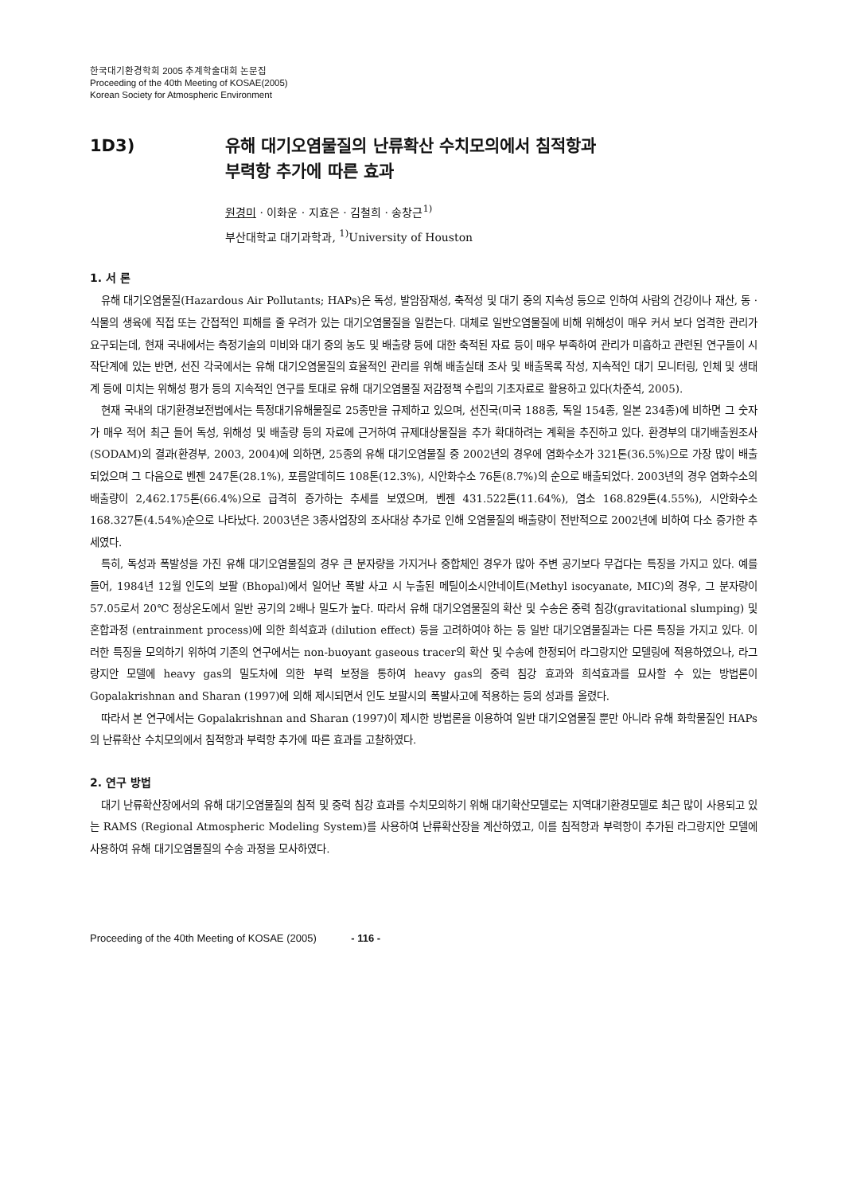한국대기환경학회 2005 추계학술대회 논문집
Proceeding of the 40th Meeting of KOSAE(2005)
Korean Society for Atmospheric Environment
1D3) 유해 대기오염물질의 난류확산 수치모의에서 침적항과
부력항 추가에 따른 효과
원경미 · 이화운 · 지효은 · 김철희 · 송창근<sup>1)</sup>
부산대학교 대기과학과, <sup>1)</sup>University of Houston
1. 서 론
유해 대기오염물질(Hazardous Air Pollutants; HAPs)은 독성, 발암잠재성, 축적성 및 대기 중의 지속성 등으로 인하여 사람의 건강이나 재산, 동 · 식물의 생육에 직접 또는 간접적인 피해를 줄 우려가 있는 대기오염물질을 일컫는다. 대체로 일반오염물질에 비해 위해성이 매우 커서 보다 엄격한 관리가 요구되는데, 현재 국내에서는 측정기술의 미비와 대기 중의 농도 및 배출량 등에 대한 축적된 자료 등이 매우 부족하여 관리가 미흡하고 관련된 연구들이 시작단계에 있는 반면, 선진 각국에서는 유해 대기오염물질의 효율적인 관리를 위해 배출실태 조사 및 배출목록 작성, 지속적인 대기 모니터링, 인체 및 생태계 등에 미치는 위해성 평가 등의 지속적인 연구를 토대로 유해 대기오염물질 저감정책 수립의 기초자료로 활용하고 있다(차준석, 2005).
현재 국내의 대기환경보전법에서는 특정대기유해물질로 25종만을 규제하고 있으며, 선진국(미국 188종, 독일 154종, 일본 234종)에 비하면 그 숫자가 매우 적어 최근 들어 독성, 위해성 및 배출량 등의 자료에 근거하여 규제대상물질을 추가 확대하려는 계획을 추진하고 있다. 환경부의 대기배출원조사(SODAM)의 결과(환경부, 2003, 2004)에 의하면, 25종의 유해 대기오염물질 중 2002년의 경우에 염화수소가 321톤(36.5%)으로 가장 많이 배출되었으며 그 다음으로 벤젠 247톤(28.1%), 포름알데히드 108톤(12.3%), 시안화수소 76톤(8.7%)의 순으로 배출되었다. 2003년의 경우 염화수소의 배출량이 2,462.175톤(66.4%)으로 급격히 증가하는 추세를 보였으며, 벤젠 431.522톤(11.64%), 염소 168.829톤(4.55%), 시안화수소 168.327톤(4.54%)순으로 나타났다. 2003년은 3종사업장의 조사대상 추가로 인해 오염물질의 배출량이 전반적으로 2002년에 비하여 다소 증가한 추세였다.
특히, 독성과 폭발성을 가진 유해 대기오염물질의 경우 큰 분자량을 가지거나 중합체인 경우가 많아 주변 공기보다 무겁다는 특징을 가지고 있다. 예를 들어, 1984년 12월 인도의 보팔 (Bhopal)에서 일어난 폭발 사고 시 누출된 메틸이소시안네이트(Methyl isocyanate, MIC)의 경우, 그 분자량이 57.05로서 20℃ 정상온도에서 일반 공기의 2배나 밀도가 높다. 따라서 유해 대기오염물질의 확산 및 수송은 중력 침강(gravitational slumping) 및 혼합과정 (entrainment process)에 의한 희석효과 (dilution effect) 등을 고려하여야 하는 등 일반 대기오염물질과는 다른 특징을 가지고 있다. 이러한 특징을 모의하기 위하여 기존의 연구에서는 non-buoyant gaseous tracer의 확산 및 수송에 한정되어 라그랑지안 모델링에 적용하였으나, 라그랑지안 모델에 heavy gas의 밀도차에 의한 부력 보정을 통하여 heavy gas의 중력 침강 효과와 희석효과를 묘사할 수 있는 방법론이 Gopalakrishnan and Sharan (1997)에 의해 제시되면서 인도 보팔시의 폭발사고에 적용하는 등의 성과를 올렸다.
따라서 본 연구에서는 Gopalakrishnan and Sharan (1997)이 제시한 방법론을 이용하여 일반 대기오염물질 뿐만 아니라 유해 화학물질인 HAPs의 난류확산 수치모의에서 침적항과 부력항 추가에 따른 효과를 고찰하였다.
2. 연구 방법
대기 난류확산장에서의 유해 대기오염물질의 침적 및 중력 침강 효과를 수치모의하기 위해 대기확산모델로는 지역대기환경모델로 최근 많이 사용되고 있는 RAMS (Regional Atmospheric Modeling System)를 사용하여 난류확산장을 계산하였고, 이를 침적항과 부력항이 추가된 라그랑지안 모델에 사용하여 유해 대기오염물질의 수송 과정을 모사하였다.
Proceeding of the 40th Meeting of KOSAE (2005) - 116 -